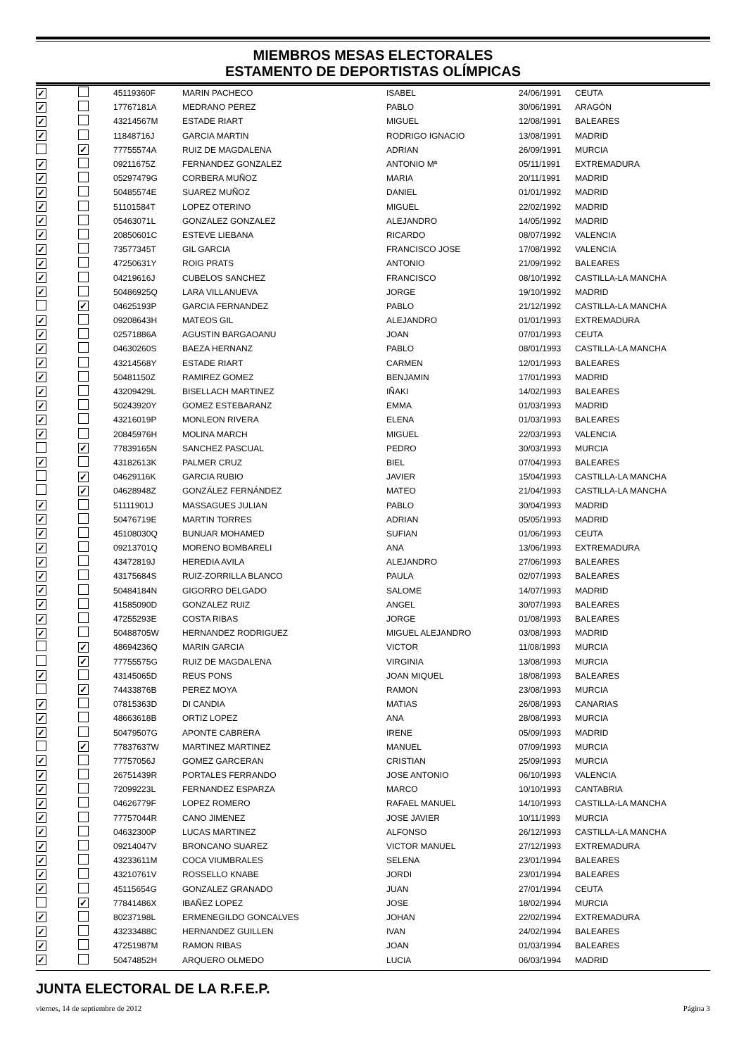MIEMBROS MESAS ELECTORALES
ESTAMENTO DE DEPORTISTAS OLÍMPICAS
| ✓ | | 45119360F | MARIN PACHECO | ISABEL | 24/06/1991 | CEUTA |
| ✓ | | 17767181A | MEDRANO PEREZ | PABLO | 30/06/1991 | ARAGÓN |
| ✓ | | 43214567M | ESTADE RIART | MIGUEL | 12/08/1991 | BALEARES |
| ✓ | | 11848716J | GARCIA MARTIN | RODRIGO IGNACIO | 13/08/1991 | MADRID |
| | ✓ | 77755574A | RUIZ DE MAGDALENA | ADRIAN | 26/09/1991 | MURCIA |
| ✓ | | 09211675Z | FERNANDEZ GONZALEZ | ANTONIO Mª | 05/11/1991 | EXTREMADURA |
| ✓ | | 05297479G | CORBERA MUÑOZ | MARIA | 20/11/1991 | MADRID |
| ✓ | | 50485574E | SUAREZ MUÑOZ | DANIEL | 01/01/1992 | MADRID |
| ✓ | | 51101584T | LOPEZ OTERINO | MIGUEL | 22/02/1992 | MADRID |
| ✓ | | 05463071L | GONZALEZ GONZALEZ | ALEJANDRO | 14/05/1992 | MADRID |
| ✓ | | 20850601C | ESTEVE LIEBANA | RICARDO | 08/07/1992 | VALENCIA |
| ✓ | | 73577345T | GIL GARCIA | FRANCISCO JOSE | 17/08/1992 | VALENCIA |
| ✓ | | 47250631Y | ROIG PRATS | ANTONIO | 21/09/1992 | BALEARES |
| ✓ | | 04219616J | CUBELOS SANCHEZ | FRANCISCO | 08/10/1992 | CASTILLA-LA MANCHA |
| ✓ | | 50486925Q | LARA VILLANUEVA | JORGE | 19/10/1992 | MADRID |
| | ✓ | 04625193P | GARCIA FERNANDEZ | PABLO | 21/12/1992 | CASTILLA-LA MANCHA |
| ✓ | | 09208643H | MATEOS GIL | ALEJANDRO | 01/01/1993 | EXTREMADURA |
| ✓ | | 02571886A | AGUSTIN BARGAOANU | JOAN | 07/01/1993 | CEUTA |
| ✓ | | 04630260S | BAEZA HERNANZ | PABLO | 08/01/1993 | CASTILLA-LA MANCHA |
| ✓ | | 43214568Y | ESTADE RIART | CARMEN | 12/01/1993 | BALEARES |
| ✓ | | 50481150Z | RAMIREZ GOMEZ | BENJAMIN | 17/01/1993 | MADRID |
| ✓ | | 43209429L | BISELLACH MARTINEZ | IÑAKI | 14/02/1993 | BALEARES |
| ✓ | | 50243920Y | GOMEZ ESTEBARANZ | EMMA | 01/03/1993 | MADRID |
| ✓ | | 43216019P | MONLEON RIVERA | ELENA | 01/03/1993 | BALEARES |
| ✓ | | 20845976H | MOLINA MARCH | MIGUEL | 22/03/1993 | VALENCIA |
| | ✓ | 77839165N | SANCHEZ PASCUAL | PEDRO | 30/03/1993 | MURCIA |
| ✓ | | 43182613K | PALMER CRUZ | BIEL | 07/04/1993 | BALEARES |
| | ✓ | 04629116K | GARCIA RUBIO | JAVIER | 15/04/1993 | CASTILLA-LA MANCHA |
| | ✓ | 04628948Z | GONZÁLEZ FERNÁNDEZ | MATEO | 21/04/1993 | CASTILLA-LA MANCHA |
| ✓ | | 51111901J | MASSAGUES JULIAN | PABLO | 30/04/1993 | MADRID |
| ✓ | | 50476719E | MARTIN TORRES | ADRIAN | 05/05/1993 | MADRID |
| ✓ | | 45108030Q | BUNUAR MOHAMED | SUFIAN | 01/06/1993 | CEUTA |
| ✓ | | 09213701Q | MORENO BOMBARELI | ANA | 13/06/1993 | EXTREMADURA |
| ✓ | | 43472819J | HEREDIA AVILA | ALEJANDRO | 27/06/1993 | BALEARES |
| ✓ | | 43175684S | RUIZ-ZORRILLA BLANCO | PAULA | 02/07/1993 | BALEARES |
| ✓ | | 50484184N | GIGORRO DELGADO | SALOME | 14/07/1993 | MADRID |
| ✓ | | 41585090D | GONZALEZ RUIZ | ANGEL | 30/07/1993 | BALEARES |
| ✓ | | 47255293E | COSTA RIBAS | JORGE | 01/08/1993 | BALEARES |
| ✓ | | 50488705W | HERNANDEZ RODRIGUEZ | MIGUEL ALEJANDRO | 03/08/1993 | MADRID |
| | ✓ | 48694236Q | MARIN GARCIA | VICTOR | 11/08/1993 | MURCIA |
| | ✓ | 77755575G | RUIZ DE MAGDALENA | VIRGINIA | 13/08/1993 | MURCIA |
| ✓ | | 43145065D | REUS PONS | JOAN MIQUEL | 18/08/1993 | BALEARES |
| | ✓ | 74433876B | PEREZ MOYA | RAMON | 23/08/1993 | MURCIA |
| ✓ | | 07815363D | DI CANDIA | MATIAS | 26/08/1993 | CANARIAS |
| ✓ | | 48663618B | ORTIZ LOPEZ | ANA | 28/08/1993 | MURCIA |
| ✓ | | 50479507G | APONTE CABRERA | IRENE | 05/09/1993 | MADRID |
| | ✓ | 77837637W | MARTINEZ MARTINEZ | MANUEL | 07/09/1993 | MURCIA |
| ✓ | | 77757056J | GOMEZ GARCERAN | CRISTIAN | 25/09/1993 | MURCIA |
| ✓ | | 26751439R | PORTALES FERRANDO | JOSE ANTONIO | 06/10/1993 | VALENCIA |
| ✓ | | 72099223L | FERNANDEZ ESPARZA | MARCO | 10/10/1993 | CANTABRIA |
| ✓ | | 04626779F | LOPEZ ROMERO | RAFAEL MANUEL | 14/10/1993 | CASTILLA-LA MANCHA |
| ✓ | | 77757044R | CANO JIMENEZ | JOSE JAVIER | 10/11/1993 | MURCIA |
| ✓ | | 04632300P | LUCAS MARTINEZ | ALFONSO | 26/12/1993 | CASTILLA-LA MANCHA |
| ✓ | | 09214047V | BRONCANO SUAREZ | VICTOR MANUEL | 27/12/1993 | EXTREMADURA |
| ✓ | | 43233611M | COCA VIUMBRALES | SELENA | 23/01/1994 | BALEARES |
| ✓ | | 43210761V | ROSSELLO KNABE | JORDI | 23/01/1994 | BALEARES |
| ✓ | | 45115654G | GONZALEZ GRANADO | JUAN | 27/01/1994 | CEUTA |
| | ✓ | 77841486X | IBAÑEZ LOPEZ | JOSE | 18/02/1994 | MURCIA |
| ✓ | | 80237198L | ERMENEGILDO GONCALVES | JOHAN | 22/02/1994 | EXTREMADURA |
| ✓ | | 43233488C | HERNANDEZ GUILLEN | IVAN | 24/02/1994 | BALEARES |
| ✓ | | 47251987M | RAMON RIBAS | JOAN | 01/03/1994 | BALEARES |
| ✓ | | 50474852H | ARQUERO OLMEDO | LUCIA | 06/03/1994 | MADRID |
JUNTA ELECTORAL DE LA R.F.E.P.
viernes, 14 de septiembre de 2012 Página 3